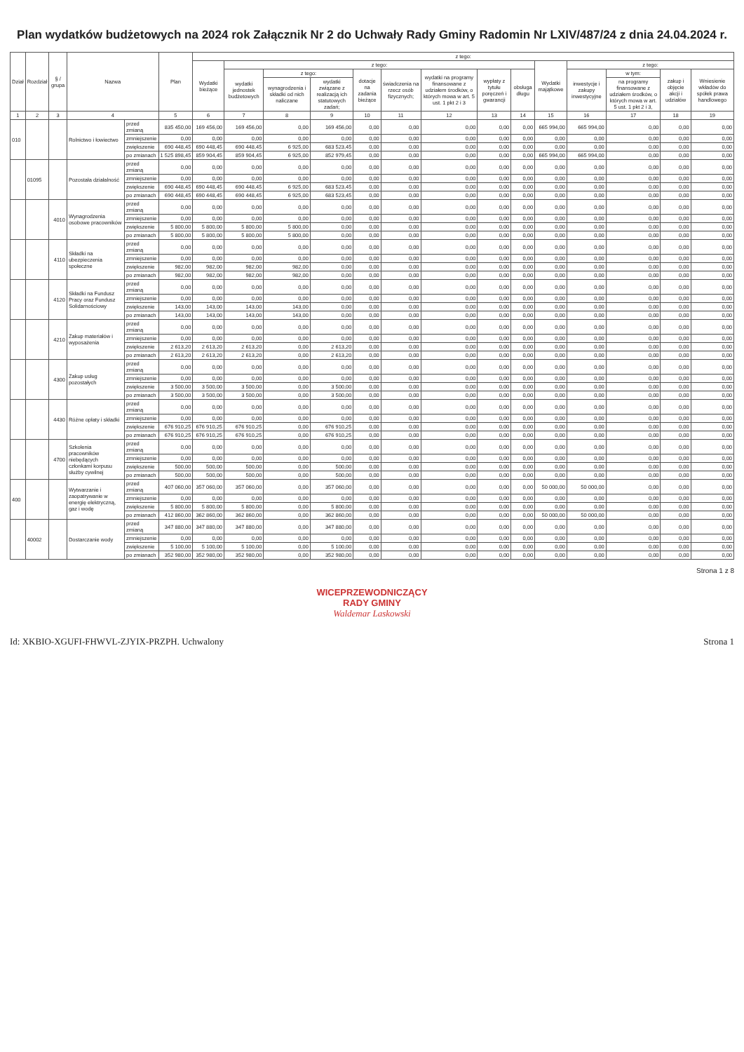Plan wydatków budżetowych na 2024 rok Załącznik Nr 2 do Uchwały Rady Gminy Radomin Nr LXIV/487/24 z dnia 24.04.2024 r.
| Dział | Rozdział | § / grupa | Nazwa | | Plan | z tego: | | | | | | | | | | | | | |
| --- | --- | --- | --- | --- | --- | --- | --- | --- | --- | --- | --- | --- | --- | --- | --- | --- | --- | --- | --- |
| | | | | | | Wydatki bieżące | z tego: | | | | | | | | Wydatki majątkowe | z tego: | | | |
| | | | | | | | wydatki jednostek budżetowych | z tego: | | dotacje na zadania bieżące | świadczenia na rzecz osób fizycznych; | wydatki na programy finansowane z udziałem środków, o których mowa w art. 5 ust. 1 pkt 2 i 3 | wypłaty z tytułu poręczeń i gwarancji | obsługa długu | | inwestycje i zakupy inwestycyjne | w tym: | zakup i objęcie akcji i udziałów | Wniesienie wkładów do spółek prawa handlowego |
| | | | | | | | | wynagrodzenia i składki od nich naliczane | wydatki związane z realizacją ich statutowych zadań; | | | | | | | | na programy finansowane z udziałem środków, o których mowa w art. 5 ust. 1 pkt 2 i 3, | | |
| 1 | 2 | 3 | 4 | | 5 | 6 | 7 | 8 | 9 | 10 | 11 | 12 | 13 | 14 | 15 | 16 | 17 | 18 | 19 |
| 010 | | | Rolnictwo i łowiectwo | przed zmianą | 835 450,00 | 169 456,00 | 169 456,00 | 0,00 | 169 456,00 | 0,00 | 0,00 | 0,00 | 0,00 | 0,00 | 665 994,00 | 665 994,00 | 0,00 | 0,00 | 0,00 |
| | | | | zmniejszenie | 0,00 | 0,00 | 0,00 | 0,00 | 0,00 | 0,00 | 0,00 | 0,00 | 0,00 | 0,00 | 0,00 | 0,00 | 0,00 | 0,00 | 0,00 |
| | | | | zwiększenie | 690 448,45 | 690 448,45 | 690 448,45 | 6 925,00 | 683 523,45 | 0,00 | 0,00 | 0,00 | 0,00 | 0,00 | 0,00 | 0,00 | 0,00 | 0,00 | 0,00 |
| | | | | po zmianach | 1 525 898,45 | 859 904,45 | 859 904,45 | 6 925,00 | 852 979,45 | 0,00 | 0,00 | 0,00 | 0,00 | 0,00 | 665 994,00 | 665 994,00 | 0,00 | 0,00 | 0,00 |
| | 01095 | | Pozostała działalność | przed zmianą | 0,00 | 0,00 | 0,00 | 0,00 | 0,00 | 0,00 | 0,00 | 0,00 | 0,00 | 0,00 | 0,00 | 0,00 | 0,00 | 0,00 | 0,00 |
| | | | | zmniejszenie | 0,00 | 0,00 | 0,00 | 0,00 | 0,00 | 0,00 | 0,00 | 0,00 | 0,00 | 0,00 | 0,00 | 0,00 | 0,00 | 0,00 | 0,00 |
| | | | | zwiększenie | 690 448,45 | 690 448,45 | 690 448,45 | 6 925,00 | 683 523,45 | 0,00 | 0,00 | 0,00 | 0,00 | 0,00 | 0,00 | 0,00 | 0,00 | 0,00 | 0,00 |
| | | | | po zmianach | 690 448,45 | 690 448,45 | 690 448,45 | 6 925,00 | 683 523,45 | 0,00 | 0,00 | 0,00 | 0,00 | 0,00 | 0,00 | 0,00 | 0,00 | 0,00 | 0,00 |
| | | 4010 | Wynagrodzenia osobowe pracowników | przed zmianą | 0,00 | 0,00 | 0,00 | 0,00 | 0,00 | 0,00 | 0,00 | 0,00 | 0,00 | 0,00 | 0,00 | 0,00 | 0,00 | 0,00 | 0,00 |
| | | | | zmniejszenie | 0,00 | 0,00 | 0,00 | 0,00 | 0,00 | 0,00 | 0,00 | 0,00 | 0,00 | 0,00 | 0,00 | 0,00 | 0,00 | 0,00 | 0,00 |
| | | | | zwiększenie | 5 800,00 | 5 800,00 | 5 800,00 | 5 800,00 | 0,00 | 0,00 | 0,00 | 0,00 | 0,00 | 0,00 | 0,00 | 0,00 | 0,00 | 0,00 | 0,00 |
| | | | | po zmianach | 5 800,00 | 5 800,00 | 5 800,00 | 5 800,00 | 0,00 | 0,00 | 0,00 | 0,00 | 0,00 | 0,00 | 0,00 | 0,00 | 0,00 | 0,00 | 0,00 |
| | | 4110 | Składki na ubezpieczenia społeczne | przed zmianą | 0,00 | 0,00 | 0,00 | 0,00 | 0,00 | 0,00 | 0,00 | 0,00 | 0,00 | 0,00 | 0,00 | 0,00 | 0,00 | 0,00 | 0,00 |
| | | | | zmniejszenie | 0,00 | 0,00 | 0,00 | 0,00 | 0,00 | 0,00 | 0,00 | 0,00 | 0,00 | 0,00 | 0,00 | 0,00 | 0,00 | 0,00 | 0,00 |
| | | | | zwiększenie | 982,00 | 982,00 | 982,00 | 982,00 | 0,00 | 0,00 | 0,00 | 0,00 | 0,00 | 0,00 | 0,00 | 0,00 | 0,00 | 0,00 | 0,00 |
| | | | | po zmianach | 982,00 | 982,00 | 982,00 | 982,00 | 0,00 | 0,00 | 0,00 | 0,00 | 0,00 | 0,00 | 0,00 | 0,00 | 0,00 | 0,00 | 0,00 |
| | | 4120 | Składki na Fundusz Pracy oraz Fundusz Solidarnościowy | przed zmianą | 0,00 | 0,00 | 0,00 | 0,00 | 0,00 | 0,00 | 0,00 | 0,00 | 0,00 | 0,00 | 0,00 | 0,00 | 0,00 | 0,00 | 0,00 |
| | | | | zmniejszenie | 0,00 | 0,00 | 0,00 | 0,00 | 0,00 | 0,00 | 0,00 | 0,00 | 0,00 | 0,00 | 0,00 | 0,00 | 0,00 | 0,00 | 0,00 |
| | | | | zwiększenie | 143,00 | 143,00 | 143,00 | 143,00 | 0,00 | 0,00 | 0,00 | 0,00 | 0,00 | 0,00 | 0,00 | 0,00 | 0,00 | 0,00 | 0,00 |
| | | | | po zmianach | 143,00 | 143,00 | 143,00 | 143,00 | 0,00 | 0,00 | 0,00 | 0,00 | 0,00 | 0,00 | 0,00 | 0,00 | 0,00 | 0,00 | 0,00 |
| | | 4210 | Zakup materiałów i wyposażenia | przed zmianą | 0,00 | 0,00 | 0,00 | 0,00 | 0,00 | 0,00 | 0,00 | 0,00 | 0,00 | 0,00 | 0,00 | 0,00 | 0,00 | 0,00 | 0,00 |
| | | | | zmniejszenie | 0,00 | 0,00 | 0,00 | 0,00 | 0,00 | 0,00 | 0,00 | 0,00 | 0,00 | 0,00 | 0,00 | 0,00 | 0,00 | 0,00 | 0,00 |
| | | | | zwiększenie | 2 613,20 | 2 613,20 | 2 613,20 | 0,00 | 2 613,20 | 0,00 | 0,00 | 0,00 | 0,00 | 0,00 | 0,00 | 0,00 | 0,00 | 0,00 | 0,00 |
| | | | | po zmianach | 2 613,20 | 2 613,20 | 2 613,20 | 0,00 | 2 613,20 | 0,00 | 0,00 | 0,00 | 0,00 | 0,00 | 0,00 | 0,00 | 0,00 | 0,00 | 0,00 |
| | | 4300 | Zakup usług pozostałych | przed zmianą | 0,00 | 0,00 | 0,00 | 0,00 | 0,00 | 0,00 | 0,00 | 0,00 | 0,00 | 0,00 | 0,00 | 0,00 | 0,00 | 0,00 | 0,00 |
| | | | | zmniejszenie | 0,00 | 0,00 | 0,00 | 0,00 | 0,00 | 0,00 | 0,00 | 0,00 | 0,00 | 0,00 | 0,00 | 0,00 | 0,00 | 0,00 | 0,00 |
| | | | | zwiększenie | 3 500,00 | 3 500,00 | 3 500,00 | 0,00 | 3 500,00 | 0,00 | 0,00 | 0,00 | 0,00 | 0,00 | 0,00 | 0,00 | 0,00 | 0,00 | 0,00 |
| | | | | po zmianach | 3 500,00 | 3 500,00 | 3 500,00 | 0,00 | 3 500,00 | 0,00 | 0,00 | 0,00 | 0,00 | 0,00 | 0,00 | 0,00 | 0,00 | 0,00 | 0,00 |
| | | 4430 | Różne opłaty i składki | przed zmianą | 0,00 | 0,00 | 0,00 | 0,00 | 0,00 | 0,00 | 0,00 | 0,00 | 0,00 | 0,00 | 0,00 | 0,00 | 0,00 | 0,00 | 0,00 |
| | | | | zmniejszenie | 0,00 | 0,00 | 0,00 | 0,00 | 0,00 | 0,00 | 0,00 | 0,00 | 0,00 | 0,00 | 0,00 | 0,00 | 0,00 | 0,00 | 0,00 |
| | | | | zwiększenie | 676 910,25 | 676 910,25 | 676 910,25 | 0,00 | 676 910,25 | 0,00 | 0,00 | 0,00 | 0,00 | 0,00 | 0,00 | 0,00 | 0,00 | 0,00 | 0,00 |
| | | | | po zmianach | 676 910,25 | 676 910,25 | 676 910,25 | 0,00 | 676 910,25 | 0,00 | 0,00 | 0,00 | 0,00 | 0,00 | 0,00 | 0,00 | 0,00 | 0,00 | 0,00 |
| | | 4700 | Szkolenia pracowników niebędących członkami korpusu służby cywilnej | przed zmianą | 0,00 | 0,00 | 0,00 | 0,00 | 0,00 | 0,00 | 0,00 | 0,00 | 0,00 | 0,00 | 0,00 | 0,00 | 0,00 | 0,00 | 0,00 |
| | | | | zmniejszenie | 0,00 | 0,00 | 0,00 | 0,00 | 0,00 | 0,00 | 0,00 | 0,00 | 0,00 | 0,00 | 0,00 | 0,00 | 0,00 | 0,00 | 0,00 |
| | | | | zwiększenie | 500,00 | 500,00 | 500,00 | 0,00 | 500,00 | 0,00 | 0,00 | 0,00 | 0,00 | 0,00 | 0,00 | 0,00 | 0,00 | 0,00 | 0,00 |
| | | | | po zmianach | 500,00 | 500,00 | 500,00 | 0,00 | 500,00 | 0,00 | 0,00 | 0,00 | 0,00 | 0,00 | 0,00 | 0,00 | 0,00 | 0,00 | 0,00 |
| 400 | | | Wytwarzanie i zaopatrywanie w energię elektryczną, gaz i wodę | przed zmianą | 407 060,00 | 357 060,00 | 357 060,00 | 0,00 | 357 060,00 | 0,00 | 0,00 | 0,00 | 0,00 | 0,00 | 50 000,00 | 50 000,00 | 0,00 | 0,00 | 0,00 |
| | | | | zmniejszenie | 0,00 | 0,00 | 0,00 | 0,00 | 0,00 | 0,00 | 0,00 | 0,00 | 0,00 | 0,00 | 0,00 | 0,00 | 0,00 | 0,00 | 0,00 |
| | | | | zwiększenie | 5 800,00 | 5 800,00 | 5 800,00 | 0,00 | 5 800,00 | 0,00 | 0,00 | 0,00 | 0,00 | 0,00 | 0,00 | 0,00 | 0,00 | 0,00 | 0,00 |
| | | | | po zmianach | 412 860,00 | 362 860,00 | 362 860,00 | 0,00 | 362 860,00 | 0,00 | 0,00 | 0,00 | 0,00 | 0,00 | 50 000,00 | 50 000,00 | 0,00 | 0,00 | 0,00 |
| | 40002 | | Dostarczanie wody | przed zmianą | 347 880,00 | 347 880,00 | 347 880,00 | 0,00 | 347 880,00 | 0,00 | 0,00 | 0,00 | 0,00 | 0,00 | 0,00 | 0,00 | 0,00 | 0,00 | 0,00 |
| | | | | zmniejszenie | 0,00 | 0,00 | 0,00 | 0,00 | 0,00 | 0,00 | 0,00 | 0,00 | 0,00 | 0,00 | 0,00 | 0,00 | 0,00 | 0,00 | 0,00 |
| | | | | zwiększenie | 5 100,00 | 5 100,00 | 5 100,00 | 0,00 | 5 100,00 | 0,00 | 0,00 | 0,00 | 0,00 | 0,00 | 0,00 | 0,00 | 0,00 | 0,00 | 0,00 |
| | | | | po zmianach | 352 980,00 | 352 980,00 | 352 980,00 | 0,00 | 352 980,00 | 0,00 | 0,00 | 0,00 | 0,00 | 0,00 | 0,00 | 0,00 | 0,00 | 0,00 | 0,00 |
Strona 1 z 8
WICEPRZEWODNICZĄCY
RADY GMINY
Waldemar Laskowski
Id: XKBIO-XGUFI-FHWVL-ZJYIX-PRZPH. Uchwalony Strona 1